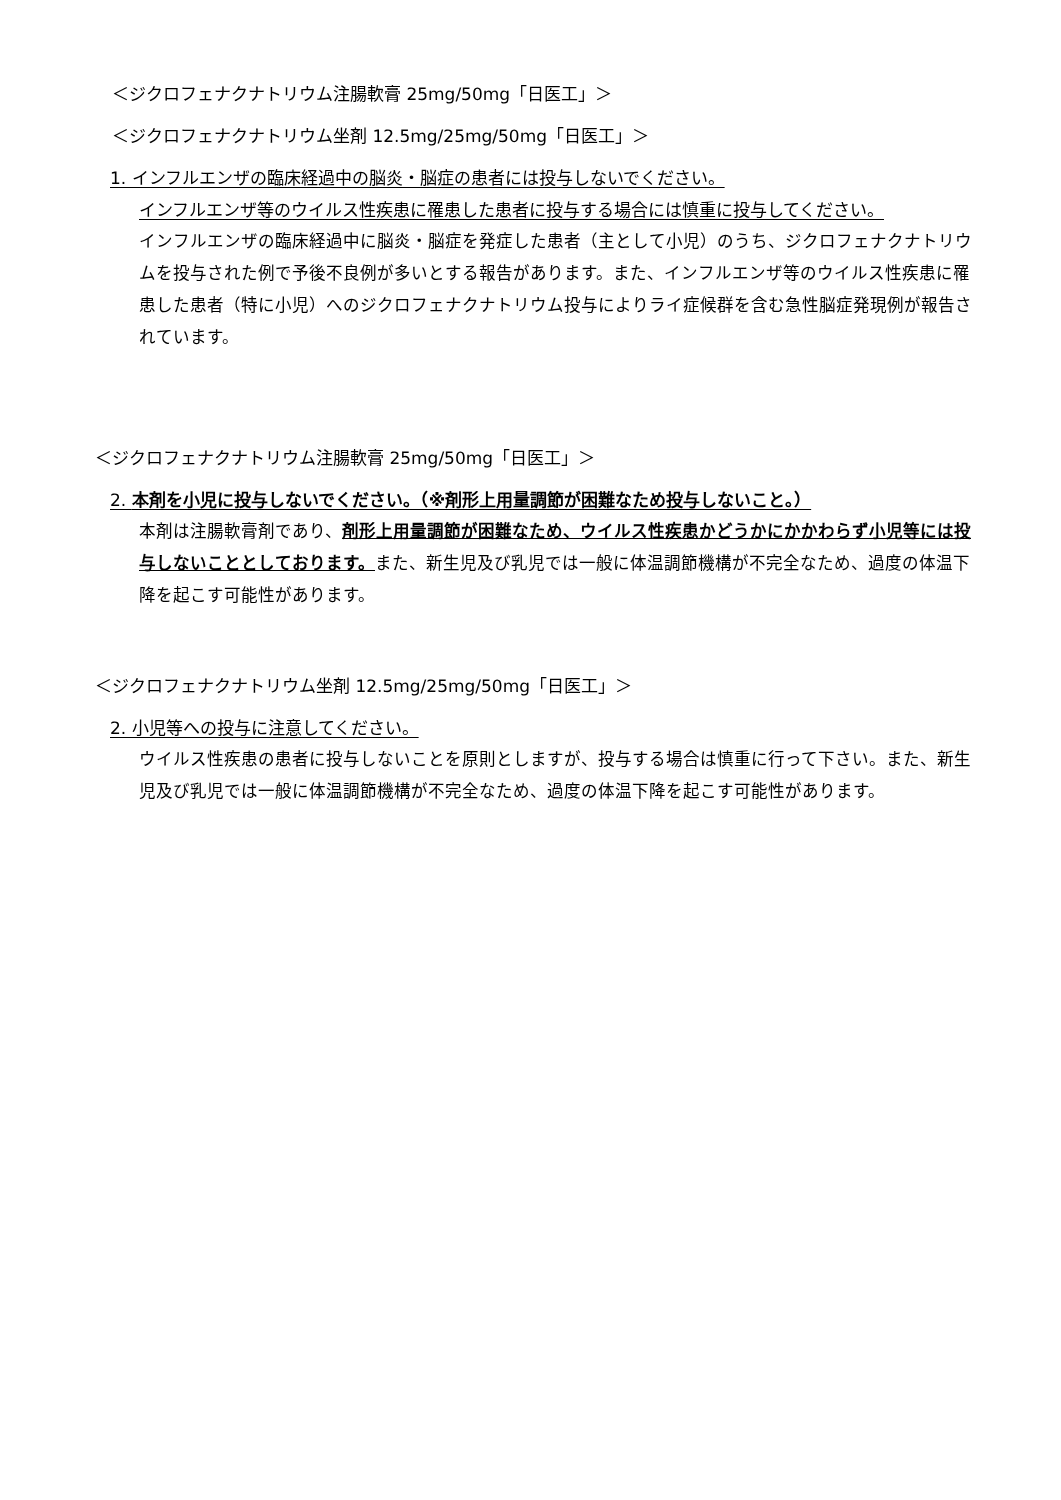＜ジクロフェナクナトリウム注腸軟膏 25mg/50mg「日医工」＞
＜ジクロフェナクナトリウム坐剤 12.5mg/25mg/50mg「日医工」＞
1. インフルエンザの臨床経過中の脳炎・脳症の患者には投与しないでください。
インフルエンザ等のウイルス性疾患に罹患した患者に投与する場合には慎重に投与してください。
インフルエンザの臨床経過中に脳炎・脳症を発症した患者（主として小児）のうち、ジクロフェナクナトリウムを投与された例で予後不良例が多いとする報告があります。また、インフルエンザ等のウイルス性疾患に罹患した患者（特に小児）へのジクロフェナクナトリウム投与によりライ症候群を含む急性脳症発現例が報告されています。
＜ジクロフェナクナトリウム注腸軟膏 25mg/50mg「日医工」＞
2. 本剤を小児に投与しないでください。（※剤形上用量調節が困難なため投与しないこと。）
本剤は注腸軟膏剤であり、剤形上用量調節が困難なため、ウイルス性疾患かどうかにかかわらず小児等には投与しないこととしております。また、新生児及び乳児では一般に体温調節機構が不完全なため、過度の体温下降を起こす可能性があります。
＜ジクロフェナクナトリウム坐剤 12.5mg/25mg/50mg「日医工」＞
2. 小児等への投与に注意してください。
ウイルス性疾患の患者に投与しないことを原則としますが、投与する場合は慎重に行って下さい。また、新生児及び乳児では一般に体温調節機構が不完全なため、過度の体温下降を起こす可能性があります。